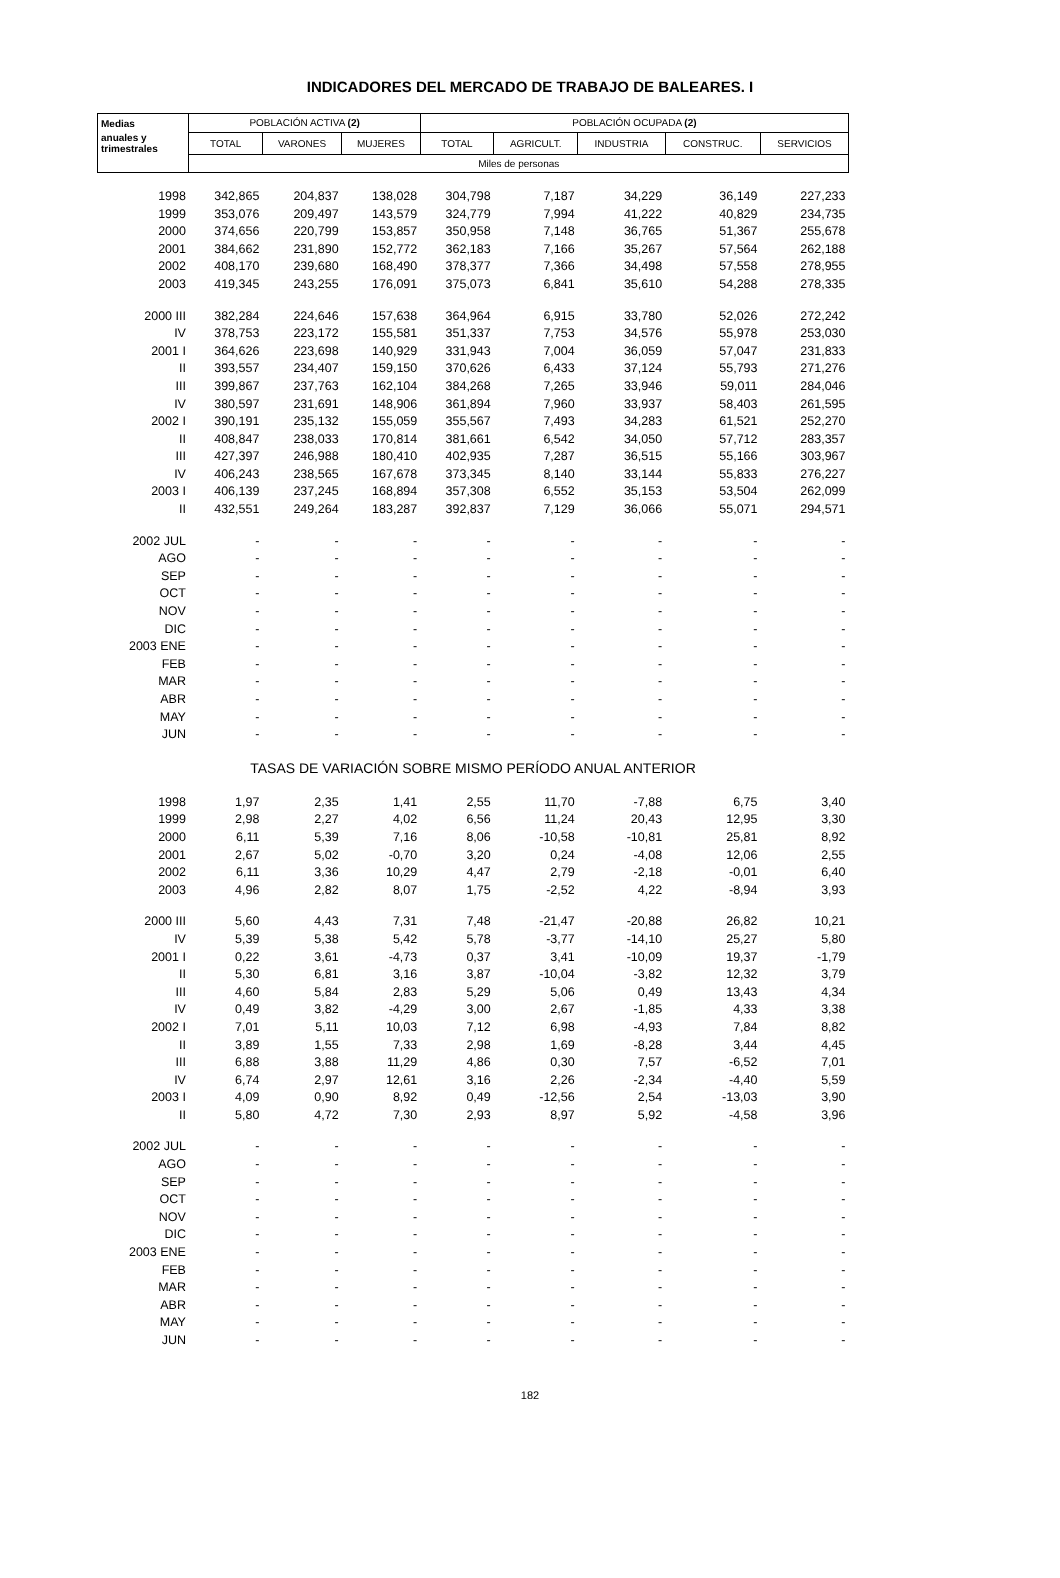INDICADORES DEL MERCADO DE TRABAJO DE BALEARES. I
| Medias | POBLACIÓN ACTIVA (2) | | | POBLACIÓN OCUPADA (2) | | | | |
| --- | --- | --- | --- | --- | --- | --- | --- | --- |
| anuales y trimestrales | TOTAL | VARONES | MUJERES | TOTAL | AGRICULT. | INDUSTRIA | CONSTRUC. | SERVICIOS |
| | Miles de personas | | | | | | | |
| 1998 | 342,865 | 204,837 | 138,028 | 304,798 | 7,187 | 34,229 | 36,149 | 227,233 |
| 1999 | 353,076 | 209,497 | 143,579 | 324,779 | 7,994 | 41,222 | 40,829 | 234,735 |
| 2000 | 374,656 | 220,799 | 153,857 | 350,958 | 7,148 | 36,765 | 51,367 | 255,678 |
| 2001 | 384,662 | 231,890 | 152,772 | 362,183 | 7,166 | 35,267 | 57,564 | 262,188 |
| 2002 | 408,170 | 239,680 | 168,490 | 378,377 | 7,366 | 34,498 | 57,558 | 278,955 |
| 2003 | 419,345 | 243,255 | 176,091 | 375,073 | 6,841 | 35,610 | 54,288 | 278,335 |
| 2000 III | 382,284 | 224,646 | 157,638 | 364,964 | 6,915 | 33,780 | 52,026 | 272,242 |
| IV | 378,753 | 223,172 | 155,581 | 351,337 | 7,753 | 34,576 | 55,978 | 253,030 |
| 2001 I | 364,626 | 223,698 | 140,929 | 331,943 | 7,004 | 36,059 | 57,047 | 231,833 |
| II | 393,557 | 234,407 | 159,150 | 370,626 | 6,433 | 37,124 | 55,793 | 271,276 |
| III | 399,867 | 237,763 | 162,104 | 384,268 | 7,265 | 33,946 | 59,011 | 284,046 |
| IV | 380,597 | 231,691 | 148,906 | 361,894 | 7,960 | 33,937 | 58,403 | 261,595 |
| 2002 I | 390,191 | 235,132 | 155,059 | 355,567 | 7,493 | 34,283 | 61,521 | 252,270 |
| II | 408,847 | 238,033 | 170,814 | 381,661 | 6,542 | 34,050 | 57,712 | 283,357 |
| III | 427,397 | 246,988 | 180,410 | 402,935 | 7,287 | 36,515 | 55,166 | 303,967 |
| IV | 406,243 | 238,565 | 167,678 | 373,345 | 8,140 | 33,144 | 55,833 | 276,227 |
| 2003 I | 406,139 | 237,245 | 168,894 | 357,308 | 6,552 | 35,153 | 53,504 | 262,099 |
| II | 432,551 | 249,264 | 183,287 | 392,837 | 7,129 | 36,066 | 55,071 | 294,571 |
| 2002 JUL | - | - | - | - | - | - | - | - |
| AGO | - | - | - | - | - | - | - | - |
| SEP | - | - | - | - | - | - | - | - |
| OCT | - | - | - | - | - | - | - | - |
| NOV | - | - | - | - | - | - | - | - |
| DIC | - | - | - | - | - | - | - | - |
| 2003 ENE | - | - | - | - | - | - | - | - |
| FEB | - | - | - | - | - | - | - | - |
| MAR | - | - | - | - | - | - | - | - |
| ABR | - | - | - | - | - | - | - | - |
| MAY | - | - | - | - | - | - | - | - |
| JUN | - | - | - | - | - | - | - | - |
| TASAS DE VARIACIÓN SOBRE MISMO PERÍODO ANUAL ANTERIOR | | | | | | | | |
| 1998 | 1,97 | 2,35 | 1,41 | 2,55 | 11,70 | -7,88 | 6,75 | 3,40 |
| 1999 | 2,98 | 2,27 | 4,02 | 6,56 | 11,24 | 20,43 | 12,95 | 3,30 |
| 2000 | 6,11 | 5,39 | 7,16 | 8,06 | -10,58 | -10,81 | 25,81 | 8,92 |
| 2001 | 2,67 | 5,02 | -0,70 | 3,20 | 0,24 | -4,08 | 12,06 | 2,55 |
| 2002 | 6,11 | 3,36 | 10,29 | 4,47 | 2,79 | -2,18 | -0,01 | 6,40 |
| 2003 | 4,96 | 2,82 | 8,07 | 1,75 | -2,52 | 4,22 | -8,94 | 3,93 |
| 2000 III | 5,60 | 4,43 | 7,31 | 7,48 | -21,47 | -20,88 | 26,82 | 10,21 |
| IV | 5,39 | 5,38 | 5,42 | 5,78 | -3,77 | -14,10 | 25,27 | 5,80 |
| 2001 I | 0,22 | 3,61 | -4,73 | 0,37 | 3,41 | -10,09 | 19,37 | -1,79 |
| II | 5,30 | 6,81 | 3,16 | 3,87 | -10,04 | -3,82 | 12,32 | 3,79 |
| III | 4,60 | 5,84 | 2,83 | 5,29 | 5,06 | 0,49 | 13,43 | 4,34 |
| IV | 0,49 | 3,82 | -4,29 | 3,00 | 2,67 | -1,85 | 4,33 | 3,38 |
| 2002 I | 7,01 | 5,11 | 10,03 | 7,12 | 6,98 | -4,93 | 7,84 | 8,82 |
| II | 3,89 | 1,55 | 7,33 | 2,98 | 1,69 | -8,28 | 3,44 | 4,45 |
| III | 6,88 | 3,88 | 11,29 | 4,86 | 0,30 | 7,57 | -6,52 | 7,01 |
| IV | 6,74 | 2,97 | 12,61 | 3,16 | 2,26 | -2,34 | -4,40 | 5,59 |
| 2003 I | 4,09 | 0,90 | 8,92 | 0,49 | -12,56 | 2,54 | -13,03 | 3,90 |
| II | 5,80 | 4,72 | 7,30 | 2,93 | 8,97 | 5,92 | -4,58 | 3,96 |
| 2002 JUL | - | - | - | - | - | - | - | - |
| AGO | - | - | - | - | - | - | - | - |
| SEP | - | - | - | - | - | - | - | - |
| OCT | - | - | - | - | - | - | - | - |
| NOV | - | - | - | - | - | - | - | - |
| DIC | - | - | - | - | - | - | - | - |
| 2003 ENE | - | - | - | - | - | - | - | - |
| FEB | - | - | - | - | - | - | - | - |
| MAR | - | - | - | - | - | - | - | - |
| ABR | - | - | - | - | - | - | - | - |
| MAY | - | - | - | - | - | - | - | - |
| JUN | - | - | - | - | - | - | - | - |
182